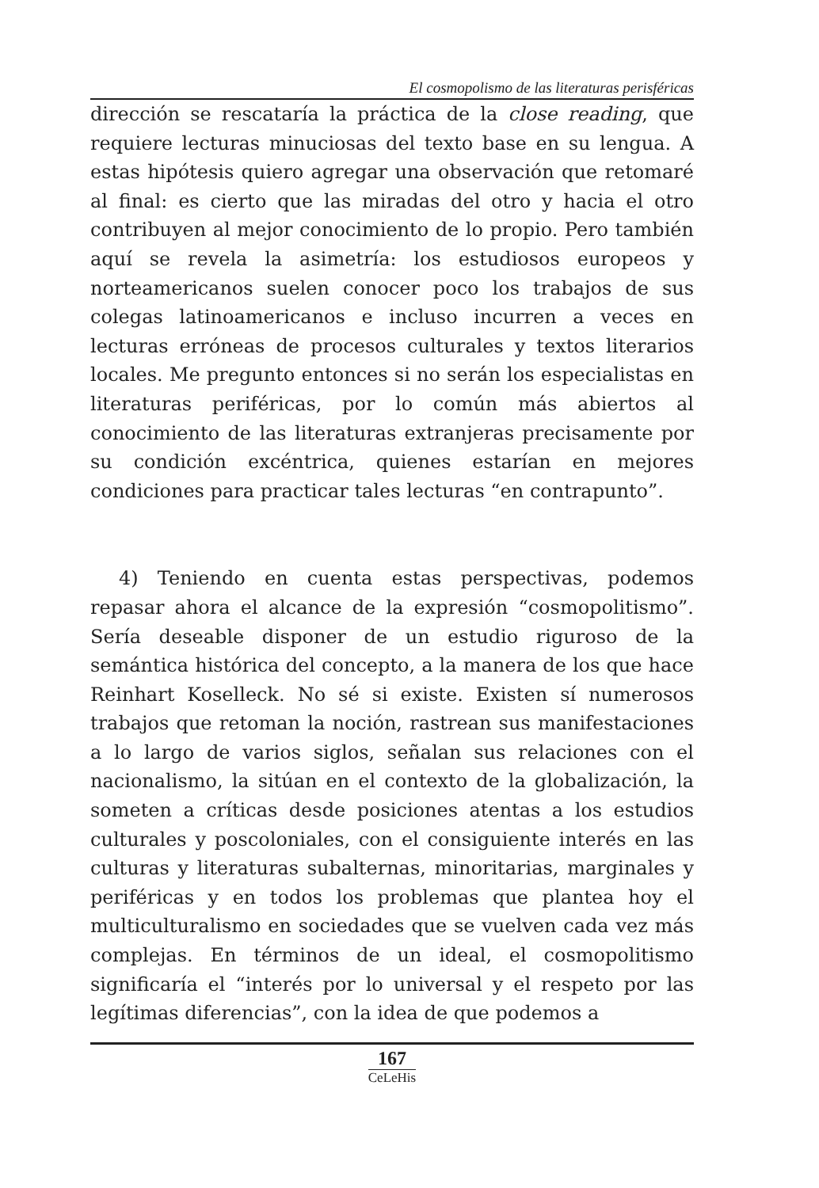El cosmopolismo de las literaturas perisféricas
dirección se rescataría la práctica de la close reading, que requiere lecturas minuciosas del texto base en su lengua. A estas hipótesis quiero agregar una observación que retomaré al final: es cierto que las miradas del otro y hacia el otro contribuyen al mejor conocimiento de lo propio. Pero también aquí se revela la asimetría: los estudiosos europeos y norteamericanos suelen conocer poco los trabajos de sus colegas latinoamericanos e incluso incurren a veces en lecturas erróneas de procesos culturales y textos literarios locales. Me pregunto entonces si no serán los especialistas en literaturas periféricas, por lo común más abiertos al conocimiento de las literaturas extranjeras precisamente por su condición excéntrica, quienes estarían en mejores condiciones para practicar tales lecturas “en contrapunto”.
4) Teniendo en cuenta estas perspectivas, podemos repasar ahora el alcance de la expresión “cosmopolitismo”. Sería deseable disponer de un estudio riguroso de la semántica histórica del concepto, a la manera de los que hace Reinhart Koselleck. No sé si existe. Existen sí numerosos trabajos que retoman la noción, rastrean sus manifestaciones a lo largo de varios siglos, señalan sus relaciones con el nacionalismo, la sitúan en el contexto de la globalización, la someten a críticas desde posiciones atentas a los estudios culturales y poscoloniales, con el consiguiente interés en las culturas y literaturas subalternas, minoritarias, marginales y periféricas y en todos los problemas que plantea hoy el multiculturalismo en sociedades que se vuelven cada vez más complejas. En términos de un ideal, el cosmopolitismo significaría el “interés por lo universal y el respeto por las legítimas diferencias”, con la idea de que podemos a
167
CeLeHis